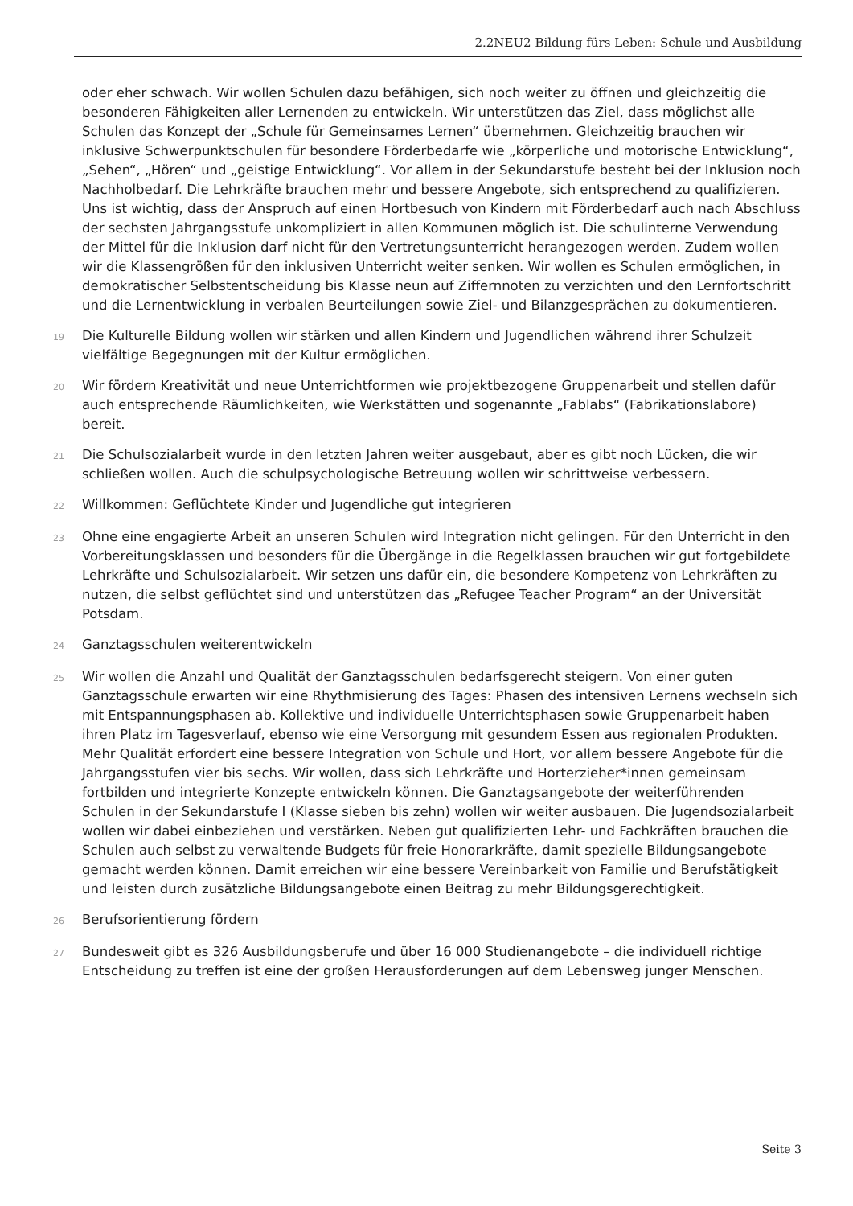2.2NEU2 Bildung fürs Leben: Schule und Ausbildung
oder eher schwach. Wir wollen Schulen dazu befähigen, sich noch weiter zu öffnen und gleichzeitig die besonderen Fähigkeiten aller Lernenden zu entwickeln. Wir unterstützen das Ziel, dass möglichst alle Schulen das Konzept der „Schule für Gemeinsames Lernen“ übernehmen. Gleichzeitig brauchen wir inklusive Schwerpunktschulen für besondere Förderbedarfe wie „körperliche und motorische Entwicklung“, „Sehen“, „Hören“ und „geistige Entwicklung“. Vor allem in der Sekundarstufe besteht bei der Inklusion noch Nachholbedarf. Die Lehrkräfte brauchen mehr und bessere Angebote, sich entsprechend zu qualifizieren. Uns ist wichtig, dass der Anspruch auf einen Hortbesuch von Kindern mit Förderbedarf auch nach Abschluss der sechsten Jahrgangsstufe unkompliziert in allen Kommunen möglich ist. Die schulinterne Verwendung der Mittel für die Inklusion darf nicht für den Vertretungsunterricht herangezogen werden. Zudem wollen wir die Klassengrößen für den inklusiven Unterricht weiter senken. Wir wollen es Schulen ermöglichen, in demokratischer Selbstentscheidung bis Klasse neun auf Ziffernnoten zu verzichten und den Lernfortschritt und die Lernentwicklung in verbalen Beurteilungen sowie Ziel- und Bilanzgesprächen zu dokumentieren.
19
Die Kulturelle Bildung wollen wir stärken und allen Kindern und Jugendlichen während ihrer Schulzeit vielfältige Begegnungen mit der Kultur ermöglichen.
20
Wir fördern Kreativität und neue Unterrichtformen wie projektbezogene Gruppenarbeit und stellen dafür auch entsprechende Räumlichkeiten, wie Werkstätten und sogenannte „Fablabs“ (Fabrikationslabore) bereit.
21
Die Schulsozialarbeit wurde in den letzten Jahren weiter ausgebaut, aber es gibt noch Lücken, die wir schließen wollen. Auch die schulpsychologische Betreuung wollen wir schrittweise verbessern.
22
Willkommen: Geflüchtete Kinder und Jugendliche gut integrieren
23
Ohne eine engagierte Arbeit an unseren Schulen wird Integration nicht gelingen. Für den Unterricht in den Vorbereitungsklassen und besonders für die Übergänge in die Regelklassen brauchen wir gut fortgebildete Lehrkräfte und Schulsozialarbeit. Wir setzen uns dafür ein, die besondere Kompetenz von Lehrkräften zu nutzen, die selbst geflüchtet sind und unterstützen das „Refugee Teacher Program“ an der Universität Potsdam.
24
Ganztagsschulen weiterentwickeln
25
Wir wollen die Anzahl und Qualität der Ganztagsschulen bedarfsgerecht steigern. Von einer guten Ganztagsschule erwarten wir eine Rhythmisierung des Tages: Phasen des intensiven Lernens wechseln sich mit Entspannungsphasen ab. Kollektive und individuelle Unterrichtsphasen sowie Gruppenarbeit haben ihren Platz im Tagesverlauf, ebenso wie eine Versorgung mit gesundem Essen aus regionalen Produkten. Mehr Qualität erfordert eine bessere Integration von Schule und Hort, vor allem bessere Angebote für die Jahrgangsstufen vier bis sechs. Wir wollen, dass sich Lehrkräfte und Horterzieher*innen gemeinsam fortbilden und integrierte Konzepte entwickeln können. Die Ganztagsangebote der weiterführenden Schulen in der Sekundarstufe I (Klasse sieben bis zehn) wollen wir weiter ausbauen. Die Jugendsozialarbeit wollen wir dabei einbeziehen und verstärken. Neben gut qualifizierten Lehr- und Fachkräften brauchen die Schulen auch selbst zu verwaltende Budgets für freie Honorarkräfte, damit spezielle Bildungsangebote gemacht werden können. Damit erreichen wir eine bessere Vereinbarkeit von Familie und Berufstätigkeit und leisten durch zusätzliche Bildungsangebote einen Beitrag zu mehr Bildungsgerechtigkeit.
26
Berufsorientierung fördern
27
Bundesweit gibt es 326 Ausbildungsberufe und über 16 000 Studienangebote – die individuell richtige Entscheidung zu treffen ist eine der großen Herausforderungen auf dem Lebensweg junger Menschen.
Seite 3